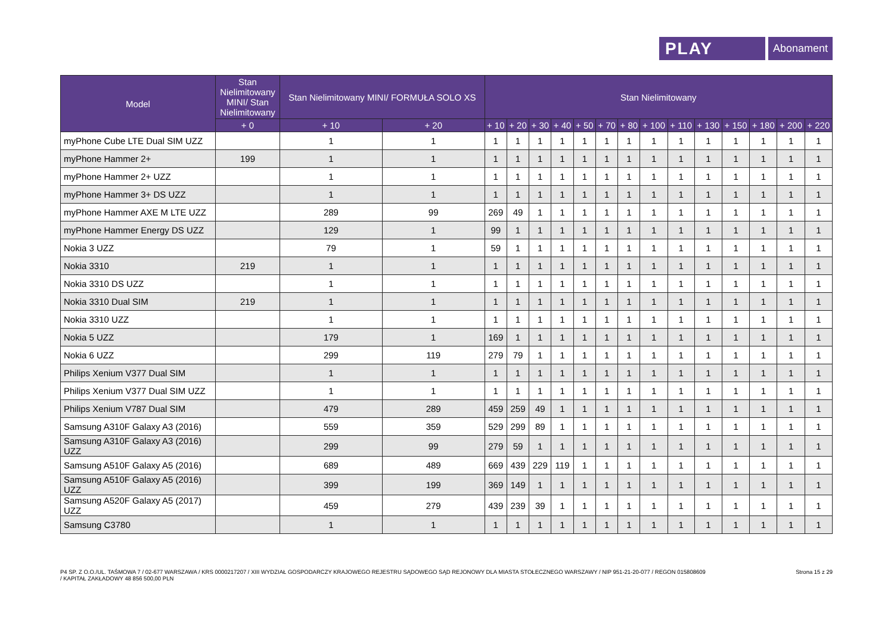PLAY
Abonament
| Model | Stan Nielimitowany MINI/ Stan Nielimitowany | Stan Nielimitowany MINI/ FORMUŁA SOLO XS | | Stan Nielimitowany | | | | | | | | | | | | | |
| --- | --- | --- | --- | --- | --- | --- | --- | --- | --- | --- | --- | --- | --- | --- | --- | --- | --- |
| | + 0 | + 10 | + 20 | + 10 | + 20 | + 30 | + 40 | + 50 | + 70 | + 80 | + 100 | + 110 | + 130 | + 150 | + 180 | + 200 | + 220 |
| myPhone Cube LTE Dual SIM UZZ | | 1 | 1 | 1 | 1 | 1 | 1 | 1 | 1 | 1 | 1 | 1 | 1 | 1 | 1 | 1 | 1 |
| myPhone Hammer 2+ | 199 | 1 | 1 | 1 | 1 | 1 | 1 | 1 | 1 | 1 | 1 | 1 | 1 | 1 | 1 | 1 | 1 |
| myPhone Hammer 2+ UZZ | | 1 | 1 | 1 | 1 | 1 | 1 | 1 | 1 | 1 | 1 | 1 | 1 | 1 | 1 | 1 | 1 |
| myPhone Hammer 3+ DS UZZ | | 1 | 1 | 1 | 1 | 1 | 1 | 1 | 1 | 1 | 1 | 1 | 1 | 1 | 1 | 1 | 1 |
| myPhone Hammer AXE M LTE UZZ | | 289 | 99 | 269 | 49 | 1 | 1 | 1 | 1 | 1 | 1 | 1 | 1 | 1 | 1 | 1 | 1 |
| myPhone Hammer Energy DS UZZ | | 129 | 1 | 99 | 1 | 1 | 1 | 1 | 1 | 1 | 1 | 1 | 1 | 1 | 1 | 1 | 1 |
| Nokia 3 UZZ | | 79 | 1 | 59 | 1 | 1 | 1 | 1 | 1 | 1 | 1 | 1 | 1 | 1 | 1 | 1 | 1 |
| Nokia 3310 | 219 | 1 | 1 | 1 | 1 | 1 | 1 | 1 | 1 | 1 | 1 | 1 | 1 | 1 | 1 | 1 | 1 |
| Nokia 3310 DS UZZ | | 1 | 1 | 1 | 1 | 1 | 1 | 1 | 1 | 1 | 1 | 1 | 1 | 1 | 1 | 1 | 1 |
| Nokia 3310 Dual SIM | 219 | 1 | 1 | 1 | 1 | 1 | 1 | 1 | 1 | 1 | 1 | 1 | 1 | 1 | 1 | 1 | 1 |
| Nokia 3310 UZZ | | 1 | 1 | 1 | 1 | 1 | 1 | 1 | 1 | 1 | 1 | 1 | 1 | 1 | 1 | 1 | 1 |
| Nokia 5 UZZ | | 179 | 1 | 169 | 1 | 1 | 1 | 1 | 1 | 1 | 1 | 1 | 1 | 1 | 1 | 1 | 1 |
| Nokia 6 UZZ | | 299 | 119 | 279 | 79 | 1 | 1 | 1 | 1 | 1 | 1 | 1 | 1 | 1 | 1 | 1 | 1 |
| Philips Xenium V377 Dual SIM | | 1 | 1 | 1 | 1 | 1 | 1 | 1 | 1 | 1 | 1 | 1 | 1 | 1 | 1 | 1 | 1 |
| Philips Xenium V377 Dual SIM UZZ | | 1 | 1 | 1 | 1 | 1 | 1 | 1 | 1 | 1 | 1 | 1 | 1 | 1 | 1 | 1 | 1 |
| Philips Xenium V787 Dual SIM | | 479 | 289 | 459 | 259 | 49 | 1 | 1 | 1 | 1 | 1 | 1 | 1 | 1 | 1 | 1 | 1 |
| Samsung A310F Galaxy A3 (2016) | | 559 | 359 | 529 | 299 | 89 | 1 | 1 | 1 | 1 | 1 | 1 | 1 | 1 | 1 | 1 | 1 |
| Samsung A310F Galaxy A3 (2016) UZZ | | 299 | 99 | 279 | 59 | 1 | 1 | 1 | 1 | 1 | 1 | 1 | 1 | 1 | 1 | 1 | 1 |
| Samsung A510F Galaxy A5 (2016) | | 689 | 489 | 669 | 439 | 229 | 119 | 1 | 1 | 1 | 1 | 1 | 1 | 1 | 1 | 1 | 1 |
| Samsung A510F Galaxy A5 (2016) UZZ | | 399 | 199 | 369 | 149 | 1 | 1 | 1 | 1 | 1 | 1 | 1 | 1 | 1 | 1 | 1 | 1 |
| Samsung A520F Galaxy A5 (2017) UZZ | | 459 | 279 | 439 | 239 | 39 | 1 | 1 | 1 | 1 | 1 | 1 | 1 | 1 | 1 | 1 | 1 |
| Samsung C3780 | | 1 | 1 | 1 | 1 | 1 | 1 | 1 | 1 | 1 | 1 | 1 | 1 | 1 | 1 | 1 | 1 |
P4 SP. Z O.O./UL. TAŚMOWA 7 / 02-677 WARSZAWA / KRS 0000217207 / XIII WYDZIAŁ GOSPODARCZY KRAJOWEGO REJESTRU SĄDOWEGO SĄD REJONOWY DLA MIASTA STOŁECZNEGO WARSZAWY / NIP 951-21-20-077 / REGON 015808609
/ KAPITAŁ ZAKŁADOWY 48 856 500,00 PLN
Strona 15 z 29